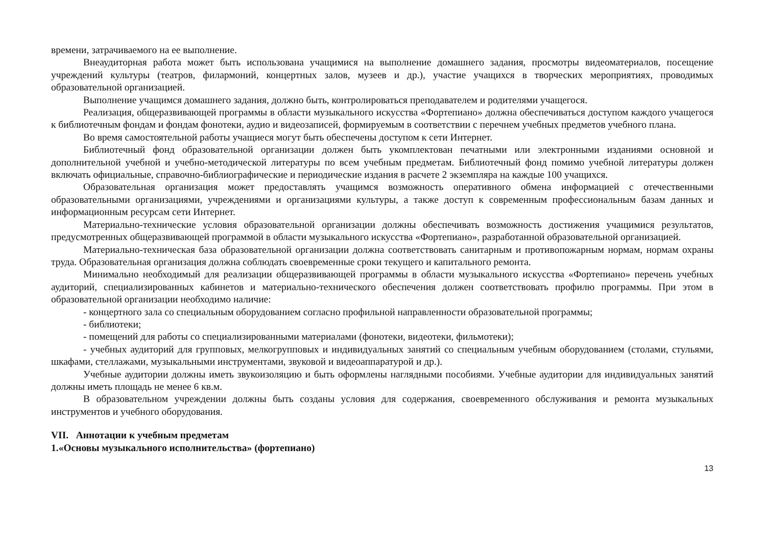времени, затрачиваемого на ее выполнение.
Внеаудиторная работа может быть использована учащимися на выполнение домашнего задания, просмотры видеоматериалов, посещение учреждений культуры (театров, филармоний, концертных залов, музеев и др.), участие учащихся в творческих мероприятиях, проводимых образовательной организацией.
Выполнение учащимся домашнего задания, должно быть, контролироваться преподавателем и родителями учащегося.
Реализация, общеразвивающей программы в области музыкального искусства «Фортепиано» должна обеспечиваться доступом каждого учащегося к библиотечным фондам и фондам фонотеки, аудио и видеозаписей, формируемым в соответствии с перечнем учебных предметов учебного плана.
Во время самостоятельной работы учащиеся могут быть обеспечены доступом к сети Интернет.
Библиотечный фонд образовательной организации должен быть укомплектован печатными или электронными изданиями основной и дополнительной учебной и учебно-методической литературы по всем учебным предметам. Библиотечный фонд помимо учебной литературы должен включать официальные, справочно-библиографические и периодические издания в расчете 2 экземпляра на каждые 100 учащихся.
Образовательная организация может предоставлять учащимся возможность оперативного обмена информацией с отечественными образовательными организациями, учреждениями и организациями культуры, а также доступ к современным профессиональным базам данных и информационным ресурсам сети Интернет.
Материально-технические условия образовательной организации должны обеспечивать возможность достижения учащимися результатов, предусмотренных общеразвивающей программой в области музыкального искусства «Фортепиано», разработанной образовательной организацией.
Материально-техническая база образовательной организации должна соответствовать санитарным и противопожарным нормам, нормам охраны труда. Образовательная организация должна соблюдать своевременные сроки текущего и капитального ремонта.
Минимально необходимый для реализации общеразвивающей программы в области музыкального искусства «Фортепиано» перечень учебных аудиторий, специализированных кабинетов и материально-технического обеспечения должен соответствовать профилю программы. При этом в образовательной организации необходимо наличие:
- концертного зала со специальным оборудованием согласно профильной направленности образовательной программы;
- библиотеки;
- помещений для работы со специализированными материалами (фонотеки, видеотеки, фильмотеки);
- учебных аудиторий для групповых, мелкогрупповых и индивидуальных занятий со специальным учебным оборудованием (столами, стульями, шкафами, стеллажами, музыкальными инструментами, звуковой и видеоаппаратурой и др.).
Учебные аудитории должны иметь звукоизоляцию и быть оформлены наглядными пособиями. Учебные аудитории для индивидуальных занятий должны иметь площадь не менее 6 кв.м.
В образовательном учреждении должны быть созданы условия для содержания, своевременного обслуживания и ремонта музыкальных инструментов и учебного оборудования.
VII. Аннотации к учебным предметам
1.«Основы музыкального исполнительства» (фортепиано)
13